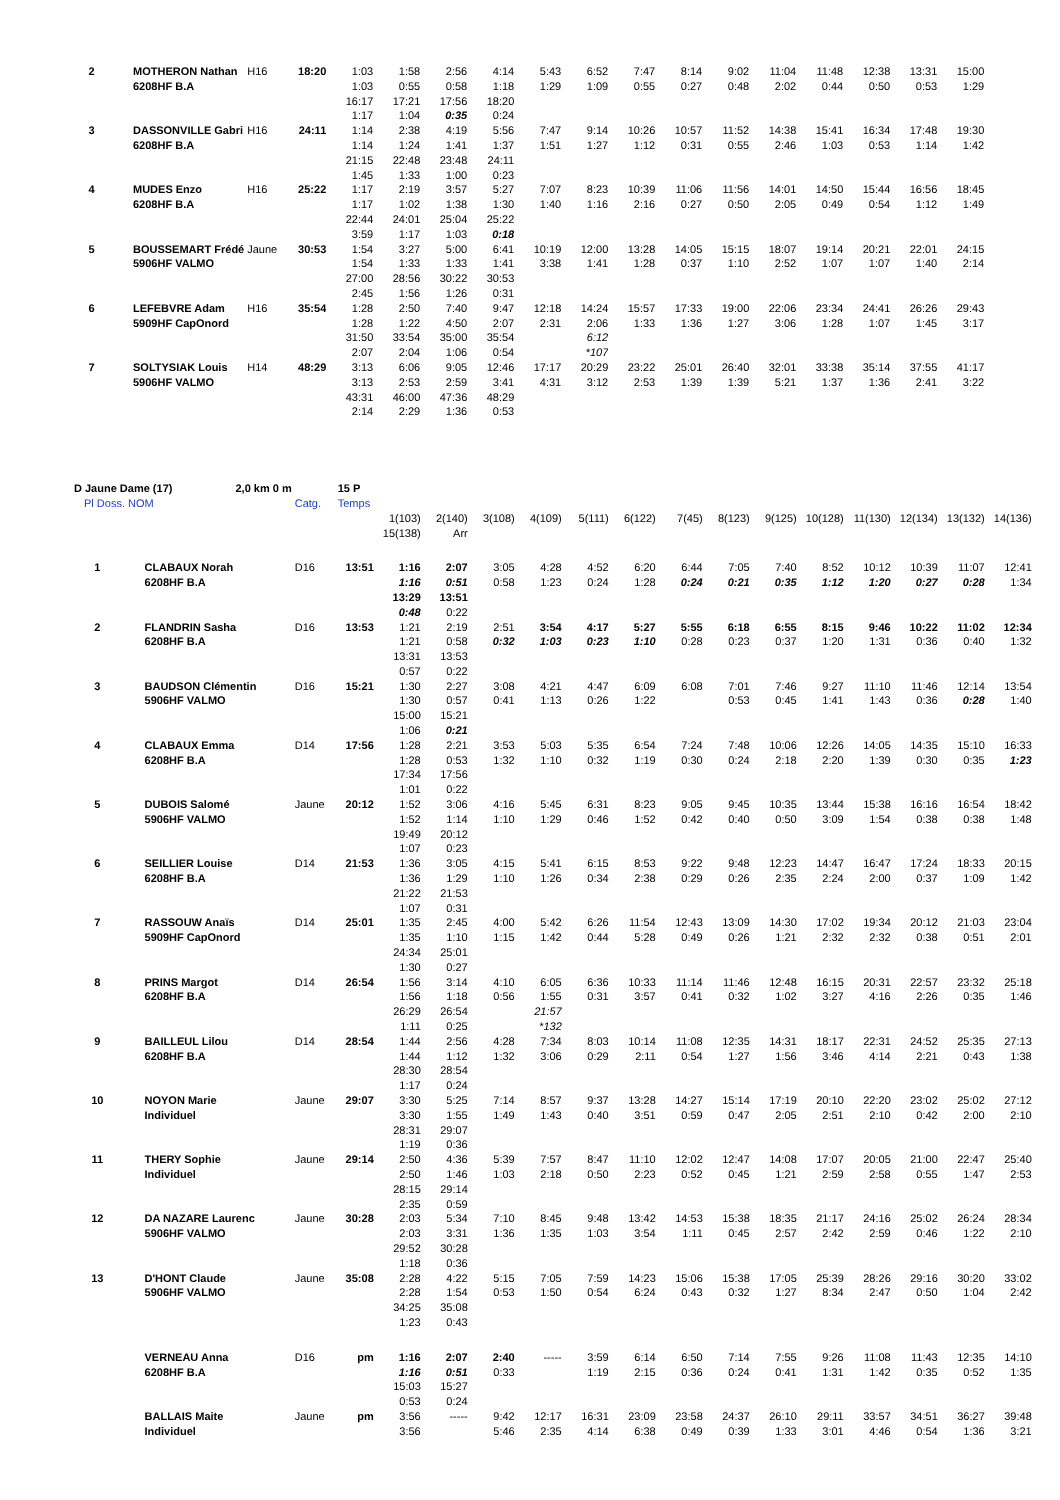| 2 | MOTHERON Nathan | H16 | 18:20 | 1:03 | 1:58 | 2:56 | 4:14 | 5:43 | 6:52 | 7:47 | 8:14 | 9:02 | 11:04 | 11:48 | 12:38 | 13:31 | 15:00 |
| | 6208HF B.A | | | 1:03 | 0:55 | 0:58 | 1:18 | 1:29 | 1:09 | 0:55 | 0:27 | 0:48 | 2:02 | 0:44 | 0:50 | 0:53 | 1:29 |
| | | | | 16:17 | 17:21 | 17:56 | 18:20 | | | | | | | | | | |
| | | | | 1:17 | 1:04 | 0:35 | 0:24 | | | | | | | | | | |
| 3 | DASSONVILLE Gabri | H16 | 24:11 | 1:14 | 2:38 | 4:19 | 5:56 | 7:47 | 9:14 | 10:26 | 10:57 | 11:52 | 14:38 | 15:41 | 16:34 | 17:48 | 19:30 |
| | 6208HF B.A | | | 1:14 | 1:24 | 1:41 | 1:37 | 1:51 | 1:27 | 1:12 | 0:31 | 0:55 | 2:46 | 1:03 | 0:53 | 1:14 | 1:42 |
| | | | | 21:15 | 22:48 | 23:48 | 24:11 | | | | | | | | | | |
| | | | | 1:45 | 1:33 | 1:00 | 0:23 | | | | | | | | | | |
| 4 | MUDES Enzo | H16 | 25:22 | 1:17 | 2:19 | 3:57 | 5:27 | 7:07 | 8:23 | 10:39 | 11:06 | 11:56 | 14:01 | 14:50 | 15:44 | 16:56 | 18:45 |
| | 6208HF B.A | | | 1:17 | 1:02 | 1:38 | 1:30 | 1:40 | 1:16 | 2:16 | 0:27 | 0:50 | 2:05 | 0:49 | 0:54 | 1:12 | 1:49 |
| | | | | 22:44 | 24:01 | 25:04 | 25:22 | | | | | | | | | | |
| | | | | 3:59 | 1:17 | 1:03 | 0:18 | | | | | | | | | | |
| 5 | BOUSSEMART Frédé | Jaune | 30:53 | 1:54 | 3:27 | 5:00 | 6:41 | 10:19 | 12:00 | 13:28 | 14:05 | 15:15 | 18:07 | 19:14 | 20:21 | 22:01 | 24:15 |
| | 5906HF VALMO | | | 1:54 | 1:33 | 1:33 | 1:41 | 3:38 | 1:41 | 1:28 | 0:37 | 1:10 | 2:52 | 1:07 | 1:07 | 1:40 | 2:14 |
| | | | | 27:00 | 28:56 | 30:22 | 30:53 | | | | | | | | | | |
| | | | | 2:45 | 1:56 | 1:26 | 0:31 | | | | | | | | | | |
| 6 | LEFEBVRE Adam | H16 | 35:54 | 1:28 | 2:50 | 7:40 | 9:47 | 12:18 | 14:24 | 15:57 | 17:33 | 19:00 | 22:06 | 23:34 | 24:41 | 26:26 | 29:43 |
| | 5909HF CapOnord | | | 1:28 | 1:22 | 4:50 | 2:07 | 2:31 | 2:06 | 1:33 | 1:36 | 1:27 | 3:06 | 1:28 | 1:07 | 1:45 | 3:17 |
| | | | | 31:50 | 33:54 | 35:00 | 35:54 | | 6:12 | | | | | | | | |
| | | | | 2:07 | 2:04 | 1:06 | 0:54 | | *107 | | | | | | | | |
| 7 | SOLTYSIAK Louis | H14 | 48:29 | 3:13 | 6:06 | 9:05 | 12:46 | 17:17 | 20:29 | 23:22 | 25:01 | 26:40 | 32:01 | 33:38 | 35:14 | 37:55 | 41:17 |
| | 5906HF VALMO | | | 3:13 | 2:53 | 2:59 | 3:41 | 4:31 | 3:12 | 2:53 | 1:39 | 1:39 | 5:21 | 1:37 | 1:36 | 2:41 | 3:22 |
| | | | | 43:31 | 46:00 | 47:36 | 48:29 | | | | | | | | | | |
| | | | | 2:14 | 2:29 | 1:36 | 0:53 | | | | | | | | | | |
| D Jaune Dame (17) 2,0 km 0 m | | | 15 P | | | | | | | | | | | | | | |
| Pl Doss. NOM | | Catg. | Temps | | | | | | | | | | | | | | |
| | | | | 1(103) | 2(140) | 3(108) | 4(109) | 5(111) | 6(122) | 7(45) | 8(123) | 9(125) | 10(128) | 11(130) | 12(134) | 13(132) | 14(136) |
| | | | | 15(138) | Arr | | | | | | | | | | | | |
| 1 | CLABAUX Norah | D16 | 13:51 | 1:16 | 2:07 | 3:05 | 4:28 | 4:52 | 6:20 | 6:44 | 7:05 | 7:40 | 8:52 | 10:12 | 10:39 | 11:07 | 12:41 |
| | 6208HF B.A | | | 1:16 | 0:51 | 0:58 | 1:23 | 0:24 | 1:28 | 0:24 | 0:21 | 0:35 | 1:12 | 1:20 | 0:27 | 0:28 | 1:34 |
| | | | | 13:29 | 13:51 | | | | | | | | | | | | |
| | | | | 0:48 | 0:22 | | | | | | | | | | | | |
| 2 | FLANDRIN Sasha | D16 | 13:53 | 1:21 | 2:19 | 2:51 | 3:54 | 4:17 | 5:27 | 5:55 | 6:18 | 6:55 | 8:15 | 9:46 | 10:22 | 11:02 | 12:34 |
| | 6208HF B.A | | | 1:21 | 0:58 | 0:32 | 1:03 | 0:23 | 1:10 | 0:28 | 0:23 | 0:37 | 1:20 | 1:31 | 0:36 | 0:40 | 1:32 |
| | | | | 13:31 | 13:53 | | | | | | | | | | | | |
| | | | | 0:57 | 0:22 | | | | | | | | | | | | |
| 3 | BAUDSON Clémentin | D16 | 15:21 | 1:30 | 2:27 | 3:08 | 4:21 | 4:47 | 6:09 | 6:08 | 7:01 | 7:46 | 9:27 | 11:10 | 11:46 | 12:14 | 13:54 |
| | 5906HF VALMO | | | 1:30 | 0:57 | 0:41 | 1:13 | 0:26 | 1:22 | | 0:53 | 0:45 | 1:41 | 1:43 | 0:36 | 0:28 | 1:40 |
| | | | | 15:00 | 15:21 | | | | | | | | | | | | |
| | | | | 1:06 | 0:21 | | | | | | | | | | | | |
| 4 | CLABAUX Emma | D14 | 17:56 | 1:28 | 2:21 | 3:53 | 5:03 | 5:35 | 6:54 | 7:24 | 7:48 | 10:06 | 12:26 | 14:05 | 14:35 | 15:10 | 16:33 |
| | 6208HF B.A | | | 1:28 | 0:53 | 1:32 | 1:10 | 0:32 | 1:19 | 0:30 | 0:24 | 2:18 | 2:20 | 1:39 | 0:30 | 0:35 | 1:23 |
| | | | | 17:34 | 17:56 | | | | | | | | | | | | |
| | | | | 1:01 | 0:22 | | | | | | | | | | | | |
| 5 | DUBOIS Salomé | Jaune | 20:12 | 1:52 | 3:06 | 4:16 | 5:45 | 6:31 | 8:23 | 9:05 | 9:45 | 10:35 | 13:44 | 15:38 | 16:16 | 16:54 | 18:42 |
| | 5906HF VALMO | | | 1:52 | 1:14 | 1:10 | 1:29 | 0:46 | 1:52 | 0:42 | 0:40 | 0:50 | 3:09 | 1:54 | 0:38 | 0:38 | 1:48 |
| | | | | 19:49 | 20:12 | | | | | | | | | | | | |
| | | | | 1:07 | 0:23 | | | | | | | | | | | | |
| 6 | SEILLIER Louise | D14 | 21:53 | 1:36 | 3:05 | 4:15 | 5:41 | 6:15 | 8:53 | 9:22 | 9:48 | 12:23 | 14:47 | 16:47 | 17:24 | 18:33 | 20:15 |
| | 6208HF B.A | | | 1:36 | 1:29 | 1:10 | 1:26 | 0:34 | 2:38 | 0:29 | 0:26 | 2:35 | 2:24 | 2:00 | 0:37 | 1:09 | 1:42 |
| | | | | 21:22 | 21:53 | | | | | | | | | | | | |
| | | | | 1:07 | 0:31 | | | | | | | | | | | | |
| 7 | RASSOUW Anaïs | D14 | 25:01 | 1:35 | 2:45 | 4:00 | 5:42 | 6:26 | 11:54 | 12:43 | 13:09 | 14:30 | 17:02 | 19:34 | 20:12 | 21:03 | 23:04 |
| | 5909HF CapOnord | | | 1:35 | 1:10 | 1:15 | 1:42 | 0:44 | 5:28 | 0:49 | 0:26 | 1:21 | 2:32 | 2:32 | 0:38 | 0:51 | 2:01 |
| | | | | 24:34 | 25:01 | | | | | | | | | | | | |
| | | | | 1:30 | 0:27 | | | | | | | | | | | | |
| 8 | PRINS Margot | D14 | 26:54 | 1:56 | 3:14 | 4:10 | 6:05 | 6:36 | 10:33 | 11:14 | 11:46 | 12:48 | 16:15 | 20:31 | 22:57 | 23:32 | 25:18 |
| | 6208HF B.A | | | 1:56 | 1:18 | 0:56 | 1:55 | 0:31 | 3:57 | 0:41 | 0:32 | 1:02 | 3:27 | 4:16 | 2:26 | 0:35 | 1:46 |
| | | | | 26:29 | 26:54 | | 21:57 | | | | | | | | | | |
| | | | | 1:11 | 0:25 | | *132 | | | | | | | | | | |
| 9 | BAILLEUL Lilou | D14 | 28:54 | 1:44 | 2:56 | 4:28 | 7:34 | 8:03 | 10:14 | 11:08 | 12:35 | 14:31 | 18:17 | 22:31 | 24:52 | 25:35 | 27:13 |
| | 6208HF B.A | | | 1:44 | 1:12 | 1:32 | 3:06 | 0:29 | 2:11 | 0:54 | 1:27 | 1:56 | 3:46 | 4:14 | 2:21 | 0:43 | 1:38 |
| | | | | 28:30 | 28:54 | | | | | | | | | | | | |
| | | | | 1:17 | 0:24 | | | | | | | | | | | | |
| 10 | NOYON Marie | Jaune | 29:07 | 3:30 | 5:25 | 7:14 | 8:57 | 9:37 | 13:28 | 14:27 | 15:14 | 17:19 | 20:10 | 22:20 | 23:02 | 25:02 | 27:12 |
| | Individuel | | | 3:30 | 1:55 | 1:49 | 1:43 | 0:40 | 3:51 | 0:59 | 0:47 | 2:05 | 2:51 | 2:10 | 0:42 | 2:00 | 2:10 |
| | | | | 28:31 | 29:07 | | | | | | | | | | | | |
| | | | | 1:19 | 0:36 | | | | | | | | | | | | |
| 11 | THERY Sophie | Jaune | 29:14 | 2:50 | 4:36 | 5:39 | 7:57 | 8:47 | 11:10 | 12:02 | 12:47 | 14:08 | 17:07 | 20:05 | 21:00 | 22:47 | 25:40 |
| | Individuel | | | 2:50 | 1:46 | 1:03 | 2:18 | 0:50 | 2:23 | 0:52 | 0:45 | 1:21 | 2:59 | 2:58 | 0:55 | 1:47 | 2:53 |
| | | | | 28:15 | 29:14 | | | | | | | | | | | | |
| | | | | 2:35 | 0:59 | | | | | | | | | | | | |
| 12 | DA NAZARE Laurenc | Jaune | 30:28 | 2:03 | 5:34 | 7:10 | 8:45 | 9:48 | 13:42 | 14:53 | 15:38 | 18:35 | 21:17 | 24:16 | 25:02 | 26:24 | 28:34 |
| | 5906HF VALMO | | | 2:03 | 3:31 | 1:36 | 1:35 | 1:03 | 3:54 | 1:11 | 0:45 | 2:57 | 2:42 | 2:59 | 0:46 | 1:22 | 2:10 |
| | | | | 29:52 | 30:28 | | | | | | | | | | | | |
| | | | | 1:18 | 0:36 | | | | | | | | | | | | |
| 13 | D'HONT Claude | Jaune | 35:08 | 2:28 | 4:22 | 5:15 | 7:05 | 7:59 | 14:23 | 15:06 | 15:38 | 17:05 | 25:39 | 28:26 | 29:16 | 30:20 | 33:02 |
| | 5906HF VALMO | | | 2:28 | 1:54 | 0:53 | 1:50 | 0:54 | 6:24 | 0:43 | 0:32 | 1:27 | 8:34 | 2:47 | 0:50 | 1:04 | 2:42 |
| | | | | 34:25 | 35:08 | | | | | | | | | | | | |
| | | | | 1:23 | 0:43 | | | | | | | | | | | | |
| | VERNEAU Anna | D16 | pm | 1:16 | 2:07 | 2:40 | ----- | 3:59 | 6:14 | 6:50 | 7:14 | 7:55 | 9:26 | 11:08 | 11:43 | 12:35 | 14:10 |
| | 6208HF B.A | | | 1:16 | 0:51 | 0:33 | | 1:19 | 2:15 | 0:36 | 0:24 | 0:41 | 1:31 | 1:42 | 0:35 | 0:52 | 1:35 |
| | | | | 15:03 | 15:27 | | | | | | | | | | | | |
| | | | | 0:53 | 0:24 | | | | | | | | | | | | |
| | BALLAIS Maite | Jaune | pm | 3:56 | ----- | 9:42 | 12:17 | 16:31 | 23:09 | 23:58 | 24:37 | 26:10 | 29:11 | 33:57 | 34:51 | 36:27 | 39:48 |
| | Individuel | | | 3:56 | | 5:46 | 2:35 | 4:14 | 6:38 | 0:49 | 0:39 | 1:33 | 3:01 | 4:46 | 0:54 | 1:36 | 3:21 |